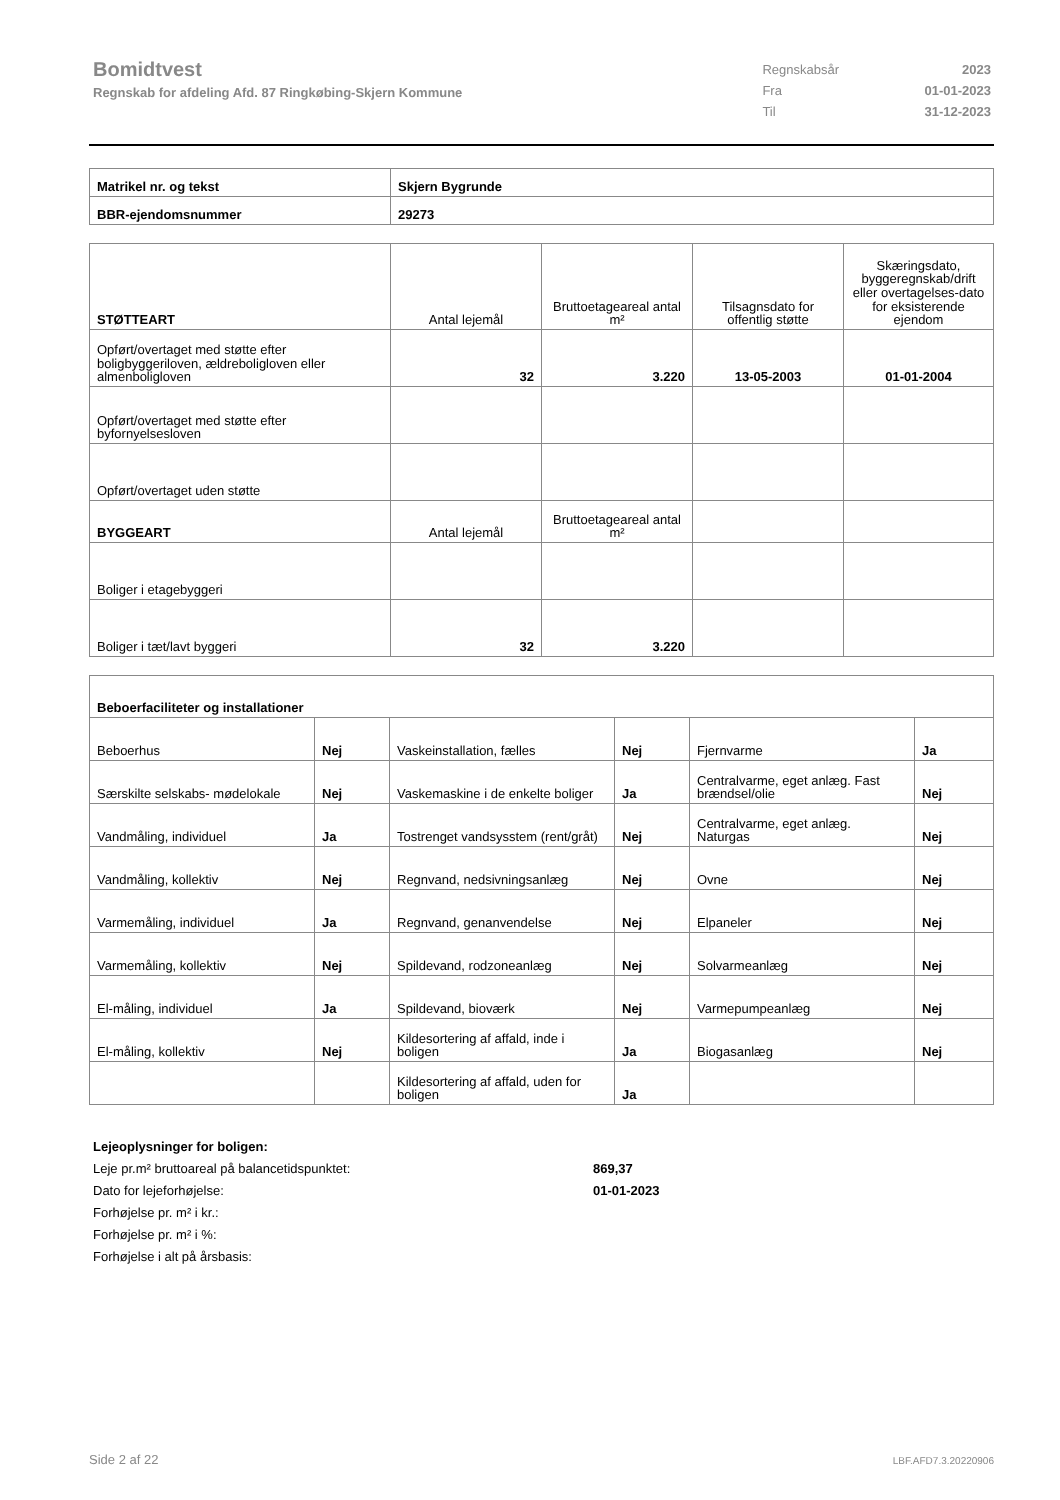Bomidtvest
Regnskab for afdeling Afd. 87 Ringkøbing-Skjern Kommune
| Regnskabsår | 2023 |
| Fra | 01-01-2023 |
| Til | 31-12-2023 |
| Matrikel nr. og tekst | Skjern Bygrunde |
| BBR-ejendomsnummer | 29273 |
| STØTTEART | Antal lejemål | Bruttoetageareal antal m² | Tilsagnsdato for offentlig støtte | Skæringsdato, byggeregnskab/drift eller overtagelses-dato for eksisterende ejendom |
| Opført/overtaget med støtte efter boligbyggeriloven, ældreboligloven eller almenboligloven | 32 | 3.220 | 13-05-2003 | 01-01-2004 |
| Opført/overtaget med støtte efter byfornyelsesloven | | | | |
| Opført/overtaget uden støtte | | | | |
| BYGGEART | Antal lejemål | Bruttoetageareal antal m² | | |
| Boliger i etagebyggeri | | | | |
| Boliger i tæt/lavt byggeri | 32 | 3.220 | | |
| Beboerfaciliteter og installationer | | | | | |
| Beboerhus | Nej | Vaskeinstallation, fælles | Nej | Fjernvarme | Ja |
| Særskilte selskabs- mødelokale | Nej | Vaskemaskine i de enkelte boliger | Ja | Centralvarme, eget anlæg. Fast brændsel/olie | Nej |
| Vandmåling, individuel | Ja | Tostrenget vandsysstem (rent/gråt) | Nej | Centralvarme, eget anlæg. Naturgas | Nej |
| Vandmåling, kollektiv | Nej | Regnvand, nedsivningsanlæg | Nej | Ovne | Nej |
| Varmemåling, individuel | Ja | Regnvand, genanvendelse | Nej | Elpaneler | Nej |
| Varmemåling, kollektiv | Nej | Spildevand, rodzoneanlæg | Nej | Solvarmeanlæg | Nej |
| El-måling, individuel | Ja | Spildevand, bioværk | Nej | Varmepumpeanlæg | Nej |
| El-måling, kollektiv | Nej | Kildesortering af affald, inde i boligen | Ja | Biogasanlæg | Nej |
| | | Kildesortering af affald, uden for boligen | Ja | | |
Lejeoplysninger for boligen:
Leje pr.m² bruttoareal på balancetidspunktet: 869,37
Dato for lejeforhøjelse: 01-01-2023
Forhøjelse pr. m² i kr.:
Forhøjelse pr. m² i %:
Forhøjelse i alt på årsbasis:
Side 2 af 22 LBF.AFD7.3.20220906